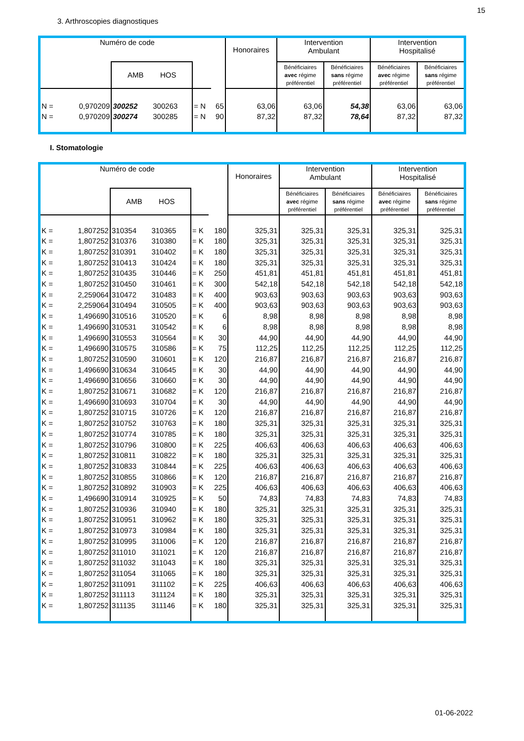15
3. Arthroscopies diagnostiques
| Numéro de code | | | | | | | Honoraires | Intervention Ambulant | | Intervention Hospitalisé | |
| --- | --- | --- | --- | --- | --- | --- | --- | --- | --- | --- | --- |
| | | AMB HOS | | | | | | Bénéficiaires avec régime préférentiel | Bénéficiaires sans régime préférentiel | Bénéficiaires avec régime préférentiel | Bénéficiaires sans régime préférentiel |
| N = | 0,970209 | 300252 | 300263 | = N | 65 | | 63,06 | 63,06 | 54,38 | 63,06 | 63,06 |
| N = | 0,970209 | 300274 | 300285 | = N | 90 | | 87,32 | 87,32 | 78,64 | 87,32 | 87,32 |
I. Stomatologie
| Numéro de code | | | | | | | Honoraires | Intervention Ambulant | | Intervention Hospitalisé | |
| --- | --- | --- | --- | --- | --- | --- | --- | --- | --- | --- | --- |
| | | AMB HOS | | | | | | Bénéficiaires avec régime préférentiel | Bénéficiaires sans régime préférentiel | Bénéficiaires avec régime préférentiel | Bénéficiaires sans régime préférentiel |
| K = | 1,807252 | 310354 | 310365 | = K | 180 | | 325,31 | 325,31 | 325,31 | 325,31 | 325,31 |
| K = | 1,807252 | 310376 | 310380 | = K | 180 | | 325,31 | 325,31 | 325,31 | 325,31 | 325,31 |
| K = | 1,807252 | 310391 | 310402 | = K | 180 | | 325,31 | 325,31 | 325,31 | 325,31 | 325,31 |
| K = | 1,807252 | 310413 | 310424 | = K | 180 | | 325,31 | 325,31 | 325,31 | 325,31 | 325,31 |
| K = | 1,807252 | 310435 | 310446 | = K | 250 | | 451,81 | 451,81 | 451,81 | 451,81 | 451,81 |
| K = | 1,807252 | 310450 | 310461 | = K | 300 | | 542,18 | 542,18 | 542,18 | 542,18 | 542,18 |
| K = | 2,259064 | 310472 | 310483 | = K | 400 | | 903,63 | 903,63 | 903,63 | 903,63 | 903,63 |
| K = | 2,259064 | 310494 | 310505 | = K | 400 | | 903,63 | 903,63 | 903,63 | 903,63 | 903,63 |
| K = | 1,496690 | 310516 | 310520 | = K | 6 | | 8,98 | 8,98 | 8,98 | 8,98 | 8,98 |
| K = | 1,496690 | 310531 | 310542 | = K | 6 | | 8,98 | 8,98 | 8,98 | 8,98 | 8,98 |
| K = | 1,496690 | 310553 | 310564 | = K | 30 | | 44,90 | 44,90 | 44,90 | 44,90 | 44,90 |
| K = | 1,496690 | 310575 | 310586 | = K | 75 | | 112,25 | 112,25 | 112,25 | 112,25 | 112,25 |
| K = | 1,807252 | 310590 | 310601 | = K | 120 | | 216,87 | 216,87 | 216,87 | 216,87 | 216,87 |
| K = | 1,496690 | 310634 | 310645 | = K | 30 | | 44,90 | 44,90 | 44,90 | 44,90 | 44,90 |
| K = | 1,496690 | 310656 | 310660 | = K | 30 | | 44,90 | 44,90 | 44,90 | 44,90 | 44,90 |
| K = | 1,807252 | 310671 | 310682 | = K | 120 | | 216,87 | 216,87 | 216,87 | 216,87 | 216,87 |
| K = | 1,496690 | 310693 | 310704 | = K | 30 | | 44,90 | 44,90 | 44,90 | 44,90 | 44,90 |
| K = | 1,807252 | 310715 | 310726 | = K | 120 | | 216,87 | 216,87 | 216,87 | 216,87 | 216,87 |
| K = | 1,807252 | 310752 | 310763 | = K | 180 | | 325,31 | 325,31 | 325,31 | 325,31 | 325,31 |
| K = | 1,807252 | 310774 | 310785 | = K | 180 | | 325,31 | 325,31 | 325,31 | 325,31 | 325,31 |
| K = | 1,807252 | 310796 | 310800 | = K | 225 | | 406,63 | 406,63 | 406,63 | 406,63 | 406,63 |
| K = | 1,807252 | 310811 | 310822 | = K | 180 | | 325,31 | 325,31 | 325,31 | 325,31 | 325,31 |
| K = | 1,807252 | 310833 | 310844 | = K | 225 | | 406,63 | 406,63 | 406,63 | 406,63 | 406,63 |
| K = | 1,807252 | 310855 | 310866 | = K | 120 | | 216,87 | 216,87 | 216,87 | 216,87 | 216,87 |
| K = | 1,807252 | 310892 | 310903 | = K | 225 | | 406,63 | 406,63 | 406,63 | 406,63 | 406,63 |
| K = | 1,496690 | 310914 | 310925 | = K | 50 | | 74,83 | 74,83 | 74,83 | 74,83 | 74,83 |
| K = | 1,807252 | 310936 | 310940 | = K | 180 | | 325,31 | 325,31 | 325,31 | 325,31 | 325,31 |
| K = | 1,807252 | 310951 | 310962 | = K | 180 | | 325,31 | 325,31 | 325,31 | 325,31 | 325,31 |
| K = | 1,807252 | 310973 | 310984 | = K | 180 | | 325,31 | 325,31 | 325,31 | 325,31 | 325,31 |
| K = | 1,807252 | 310995 | 311006 | = K | 120 | | 216,87 | 216,87 | 216,87 | 216,87 | 216,87 |
| K = | 1,807252 | 311010 | 311021 | = K | 120 | | 216,87 | 216,87 | 216,87 | 216,87 | 216,87 |
| K = | 1,807252 | 311032 | 311043 | = K | 180 | | 325,31 | 325,31 | 325,31 | 325,31 | 325,31 |
| K = | 1,807252 | 311054 | 311065 | = K | 180 | | 325,31 | 325,31 | 325,31 | 325,31 | 325,31 |
| K = | 1,807252 | 311091 | 311102 | = K | 225 | | 406,63 | 406,63 | 406,63 | 406,63 | 406,63 |
| K = | 1,807252 | 311113 | 311124 | = K | 180 | | 325,31 | 325,31 | 325,31 | 325,31 | 325,31 |
| K = | 1,807252 | 311135 | 311146 | = K | 180 | | 325,31 | 325,31 | 325,31 | 325,31 | 325,31 |
01-06-2022